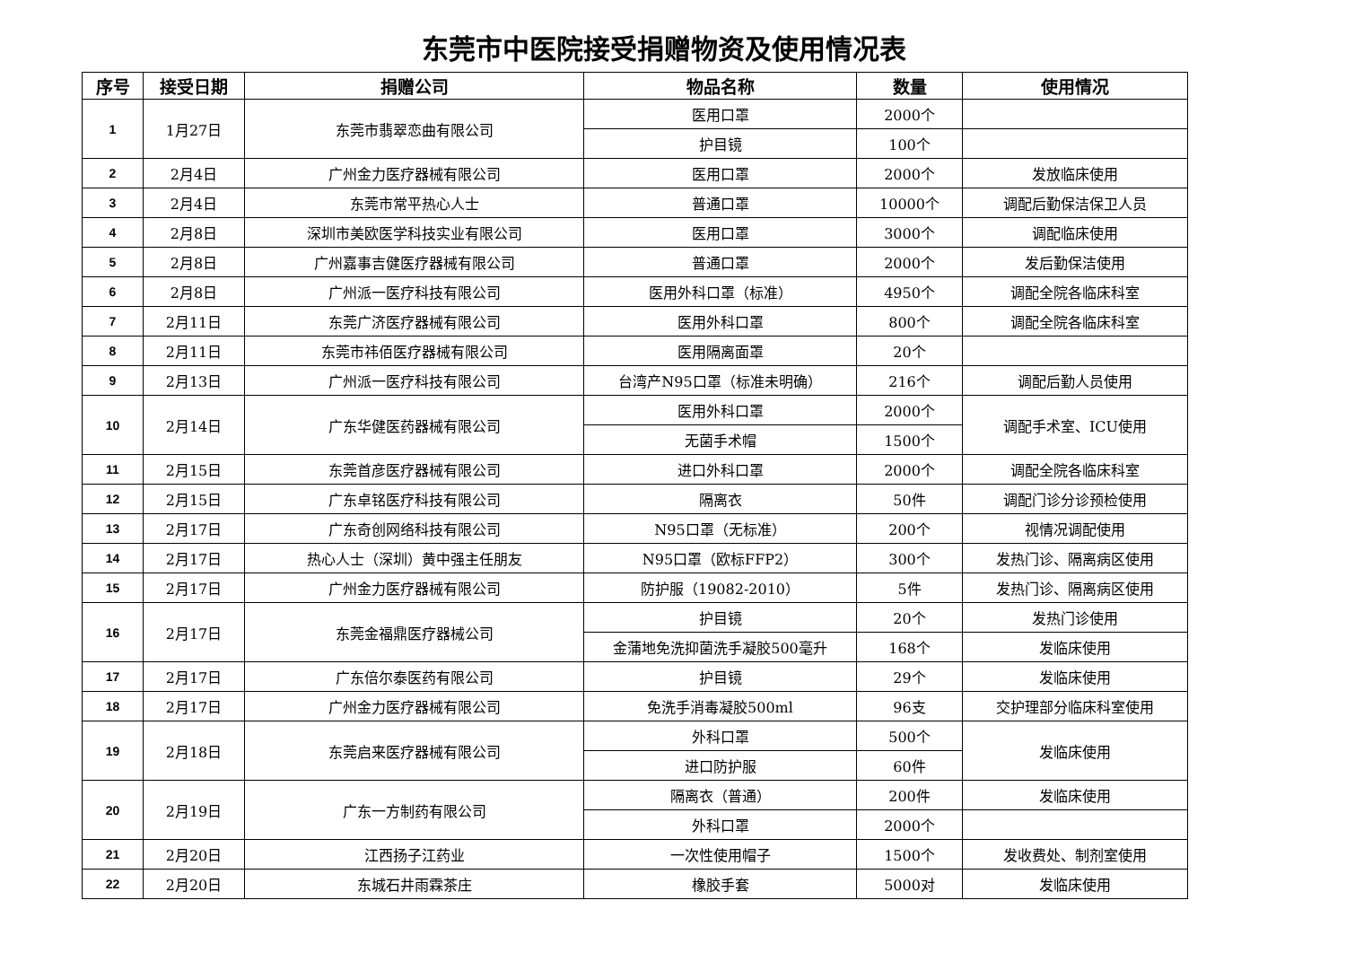东莞市中医院接受捐赠物资及使用情况表
| 序号 | 接受日期 | 捐赠公司 | 物品名称 | 数量 | 使用情况 |
| --- | --- | --- | --- | --- | --- |
| 1 | 1月27日 | 东莞市翡翠恋曲有限公司 | 医用口罩 | 2000个 | |
| | | | 护目镜 | 100个 | |
| 2 | 2月4日 | 广州金力医疗器械有限公司 | 医用口罩 | 2000个 | 发放临床使用 |
| 3 | 2月4日 | 东莞市常平热心人士 | 普通口罩 | 10000个 | 调配后勤保洁保卫人员 |
| 4 | 2月8日 | 深圳市美欧医学科技实业有限公司 | 医用口罩 | 3000个 | 调配临床使用 |
| 5 | 2月8日 | 广州嘉事吉健医疗器械有限公司 | 普通口罩 | 2000个 | 发后勤保洁使用 |
| 6 | 2月8日 | 广州派一医疗科技有限公司 | 医用外科口罩（标准） | 4950个 | 调配全院各临床科室 |
| 7 | 2月11日 | 东莞广济医疗器械有限公司 | 医用外科口罩 | 800个 | 调配全院各临床科室 |
| 8 | 2月11日 | 东莞市祎佰医疗器械有限公司 | 医用隔离面罩 | 20个 | |
| 9 | 2月13日 | 广州派一医疗科技有限公司 | 台湾产N95口罩（标准未明确） | 216个 | 调配后勤人员使用 |
| 10 | 2月14日 | 广东华健医药器械有限公司 | 医用外科口罩 | 2000个 | 调配手术室、ICU使用 |
| | | | 无菌手术帽 | 1500个 | |
| 11 | 2月15日 | 东莞首彦医疗器械有限公司 | 进口外科口罩 | 2000个 | 调配全院各临床科室 |
| 12 | 2月15日 | 广东卓铭医疗科技有限公司 | 隔离衣 | 50件 | 调配门诊分诊预检使用 |
| 13 | 2月17日 | 广东奇创网络科技有限公司 | N95口罩（无标准） | 200个 | 视情况调配使用 |
| 14 | 2月17日 | 热心人士（深圳）黄中强主任朋友 | N95口罩（欧标FFP2） | 300个 | 发热门诊、隔离病区使用 |
| 15 | 2月17日 | 广州金力医疗器械有限公司 | 防护服（19082-2010） | 5件 | 发热门诊、隔离病区使用 |
| 16 | 2月17日 | 东莞金福鼎医疗器械公司 | 护目镜 | 20个 | 发热门诊使用 |
| | | | 金蒲地免洗抑菌洗手凝胶500毫升 | 168个 | 发临床使用 |
| 17 | 2月17日 | 广东倍尔泰医药有限公司 | 护目镜 | 29个 | 发临床使用 |
| 18 | 2月17日 | 广州金力医疗器械有限公司 | 免洗手消毒凝胶500ml | 96支 | 交护理部分临床科室使用 |
| 19 | 2月18日 | 东莞启来医疗器械有限公司 | 外科口罩 | 500个 | 发临床使用 |
| | | | 进口防护服 | 60件 | |
| 20 | 2月19日 | 广东一方制药有限公司 | 隔离衣（普通） | 200件 | 发临床使用 |
| | | | 外科口罩 | 2000个 | |
| 21 | 2月20日 | 江西扬子江药业 | 一次性使用帽子 | 1500个 | 发收费处、制剂室使用 |
| 22 | 2月20日 | 东城石井雨霖茶庄 | 橡胶手套 | 5000对 | 发临床使用 |